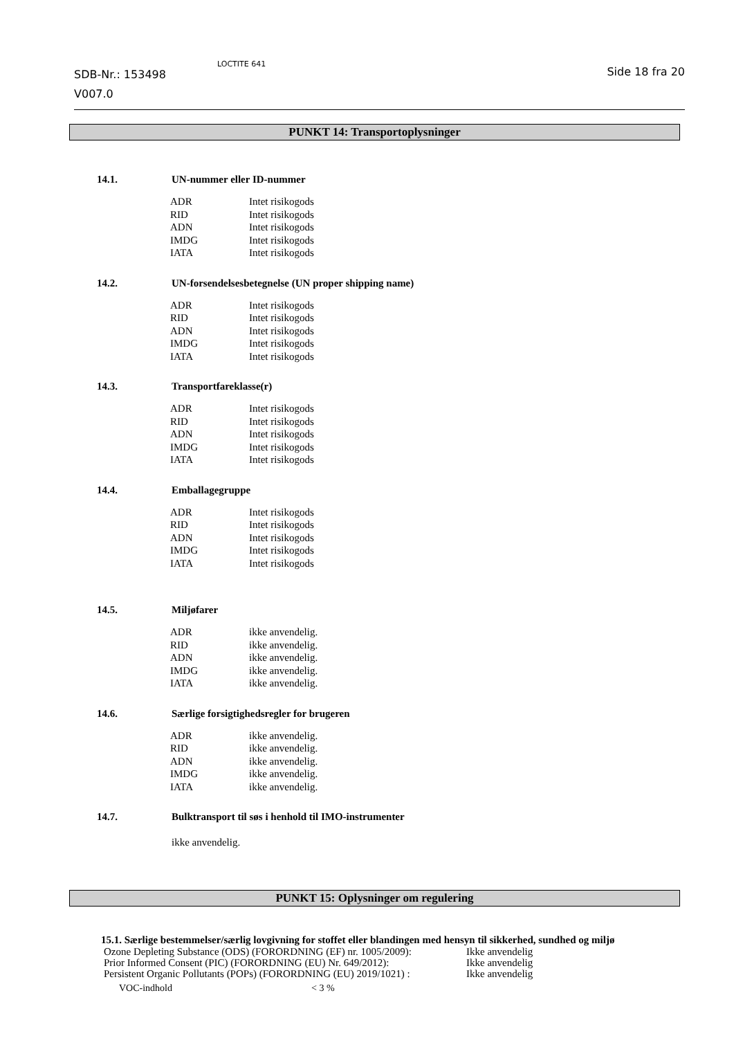SDB-Nr.: 153498
V007.0
LOCTITE 641
Side 18 fra 20
PUNKT 14: Transportoplysninger
14.1. UN-nummer eller ID-nummer
| ADR | Intet risikogods |
| RID | Intet risikogods |
| ADN | Intet risikogods |
| IMDG | Intet risikogods |
| IATA | Intet risikogods |
14.2. UN-forsendelsesbetegnelse (UN proper shipping name)
| ADR | Intet risikogods |
| RID | Intet risikogods |
| ADN | Intet risikogods |
| IMDG | Intet risikogods |
| IATA | Intet risikogods |
14.3. Transportfareklasse(r)
| ADR | Intet risikogods |
| RID | Intet risikogods |
| ADN | Intet risikogods |
| IMDG | Intet risikogods |
| IATA | Intet risikogods |
14.4. Emballagegruppe
| ADR | Intet risikogods |
| RID | Intet risikogods |
| ADN | Intet risikogods |
| IMDG | Intet risikogods |
| IATA | Intet risikogods |
14.5. Miljøfarer
| ADR | ikke anvendelig. |
| RID | ikke anvendelig. |
| ADN | ikke anvendelig. |
| IMDG | ikke anvendelig. |
| IATA | ikke anvendelig. |
14.6. Særlige forsigtighedsregler for brugeren
| ADR | ikke anvendelig. |
| RID | ikke anvendelig. |
| ADN | ikke anvendelig. |
| IMDG | ikke anvendelig. |
| IATA | ikke anvendelig. |
14.7. Bulktransport til søs i henhold til IMO-instrumenter
ikke anvendelig.
PUNKT 15: Oplysninger om regulering
15.1. Særlige bestemmelser/særlig lovgivning for stoffet eller blandingen med hensyn til sikkerhed, sundhed og miljø
| Ozone Depleting Substance (ODS) (FORORDNING (EF) nr. 1005/2009): | Ikke anvendelig |
| Prior Informed Consent (PIC) (FORORDNING (EU) Nr. 649/2012): | Ikke anvendelig |
| Persistent Organic Pollutants (POPs) (FORORDNING (EU) 2019/1021) : | Ikke anvendelig |
| VOC-indhold | < 3 % |